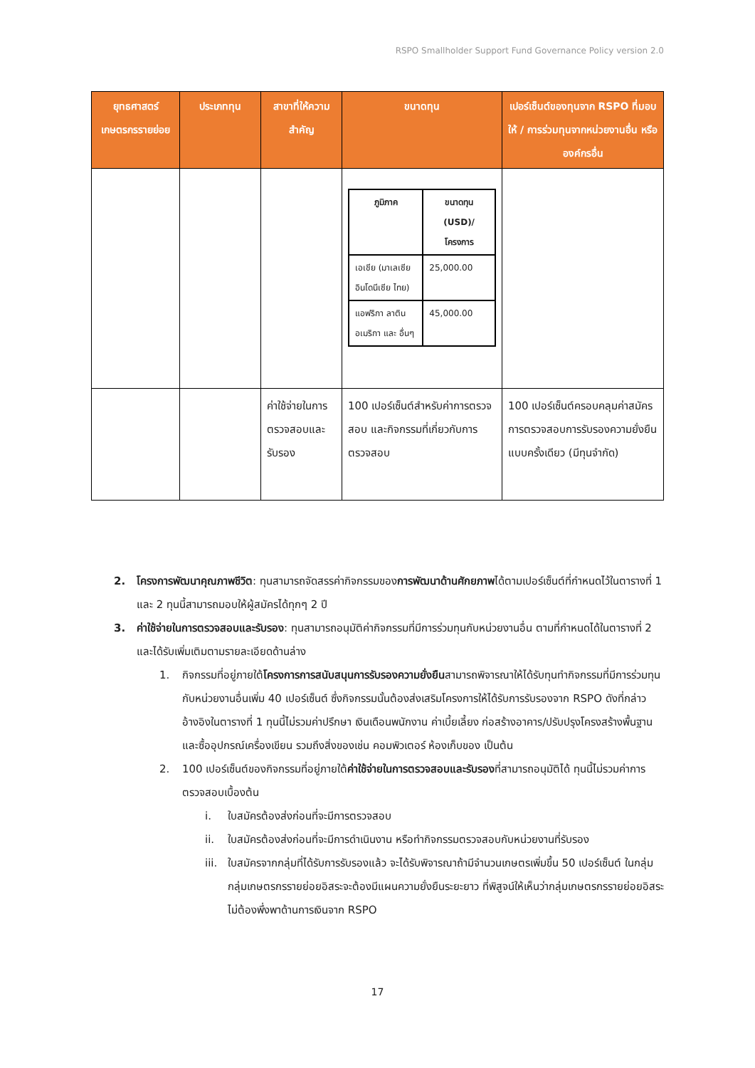RSPO Smallholder Support Fund Governance Policy version 2.0
| ยุทธศาสตร์เกษตรกรรายย่อย | ประเภททุน | สาขาที่ให้ความสำคัญ | ขนาดทุน | เปอร์เซ็นต์ของทุนจาก RSPO ที่มอบให้ / การร่วมทุนจากหน่วยงานอื่น หรือ องค์กรอื่น |
| --- | --- | --- | --- | --- |
| | | | / ภูมิภาค / ขนาดทุน (USD)/โครงการ / / --- / --- / / เอเชีย (มาเลเซีย อินโดนีเซีย ไทย) / 25,000.00 / / แอฟริกา ลาติน อเมริกา และ อื่นๆ / 45,000.00 / | |
| | | ค่าใช้จ่ายในการตรวจสอบและรับรอง | 100 เปอร์เซ็นต์สำหรับค่าการตรวจสอบ และกิจกรรมที่เกี่ยวกับการตรวจสอบ | 100 เปอร์เซ็นต์ครอบคลุมค่าสมัครการตรวจสอบการรับรองความยั่งยืนแบบครั้งเดียว (มีทุนจำกัด) |
2. โครงการพัฒนาคุณภาพชีวิต: ทุนสามารถจัดสรรค่ากิจกรรมของการพัฒนาด้านศักยภาพได้ตามเปอร์เซ็นต์ที่กำหนดไว้ในตารางที่ 1 และ 2 ทุนนี้สามารถมอบให้ผู้สมัครได้ทุกๆ 2 ปี
3. ค่าใช้จ่ายในการตรวจสอบและรับรอง: ทุนสามารถอนุมัติค่ากิจกรรมที่มีการร่วมทุนกับหน่วยงานอื่น ตามที่กำหนดได้ในตารางที่ 2 และได้รับเพิ่มเติมตามรายละเอียดด้านล่าง
1. กิจกรรมที่อยู่ภายใต้โครงการการสนับสนุนการรับรองความยั่งยืนสามารถพิจารณาให้ได้รับทุนทำกิจกรรมที่มีการร่วมทุนกับหน่วยงานอื่นเพิ่ม 40 เปอร์เซ็นต์ ซึ่งกิจกรรมนั้นต้องส่งเสริมโครงการให้ได้รับการรับรองจาก RSPO ดังที่กล่าวอ้างอิงในตารางที่ 1 ทุนนี้ไม่รวมค่าปรึกษา เงินเดือนพนักงาน ค่าเบี้ยเลี้ยง ก่อสร้างอาคาร/ปรับปรุงโครงสร้างพื้นฐาน และซื้ออุปกรณ์เครื่องเขียน รวมถึงสิ่งของเช่น คอมพิวเตอร์ ห้องเก็บของ เป็นต้น
2. 100 เปอร์เซ็นต์ของกิจกรรมที่อยู่ภายใต้ค่าใช้จ่ายในการตรวจสอบและรับรองที่สามารถอนุมัติได้ ทุนนี้ไม่รวมค่าการตรวจสอบเบื้องต้น
i. ใบสมัครต้องส่งก่อนที่จะมีการตรวจสอบ
ii. ใบสมัครต้องส่งก่อนที่จะมีการดำเนินงาน หรือทำกิจกรรมตรวจสอบกับหน่วยงานที่รับรอง
iii.
ใบสมัครจากกลุ่มที่ได้รับการรับรองแล้ว จะได้รับพิจารณาถ้ามีจำนวนเกษตรเพิ่มขึ้น 50 เปอร์เซ็นต์ ในกลุ่ม กลุ่มเกษตรกรรายย่อยอิสระจะต้องมีแผนความยั่งยืนระยะยาว ที่พิสูจน์ให้เห็นว่ากลุ่มเกษตรกรรายย่อยอิสระไม่ต้องพึ่งพาด้านการเงินจาก RSPO
17